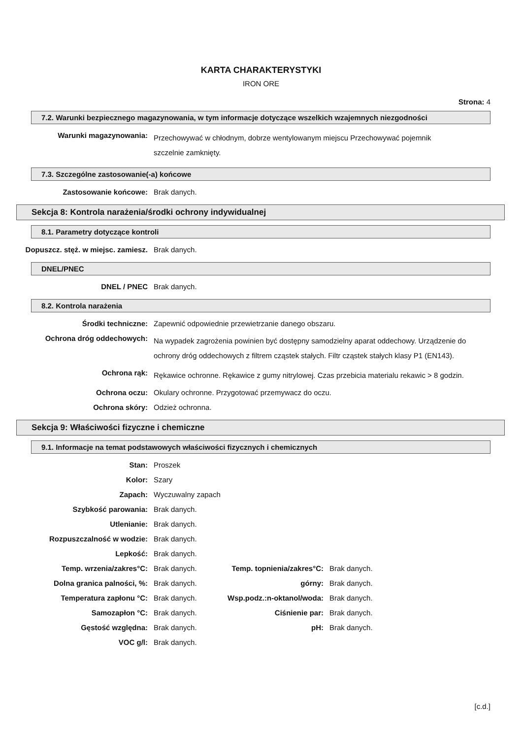KARTA CHARAKTERYSTYKI
IRON ORE
Strona: 4
7.2. Warunki bezpiecznego magazynowania, w tym informacje dotyczące wszelkich wzajemnych niezgodności
| Warunki magazynowania: | Przechowywać w chłodnym, dobrze wentylowanym miejscu Przechowywać pojemnik szczelnie zamknięty. |
7.3. Szczególne zastosowanie(-a) końcowe
| Zastosowanie końcowe: | Brak danych. |
Sekcja 8: Kontrola narażenia/środki ochrony indywidualnej
8.1. Parametry dotyczące kontroli
| Dopuszcz. stęż. w miejsc. zamiesz. | Brak danych. |
DNEL/PNEC
| DNEL / PNEC | Brak danych. |
8.2. Kontrola narażenia
| Środki techniczne: | Zapewnić odpowiednie przewietrzanie danego obszaru. |
| Ochrona dróg oddechowych: | Na wypadek zagrożenia powinien być dostępny samodzielny aparat oddechowy. Urządzenie do ochrony dróg oddechowych z filtrem cząstek stałych. Filtr cząstek stałych klasy P1 (EN143). |
| Ochrona rąk: | Rękawice ochronne. Rękawice z gumy nitrylowej. Czas przebicia materialu rekawic > 8 godzin. |
| Ochrona oczu: | Okulary ochronne. Przygotować przemywacz do oczu. |
| Ochrona skóry: | Odzież ochronna. |
Sekcja 9: Właściwości fizyczne i chemiczne
9.1. Informacje na temat podstawowych właściwości fizycznych i chemicznych
| Stan: | Proszek |
| Kolor: | Szary |
| Zapach: | Wyczuwalny zapach |
| Szybkość parowania: | Brak danych. |
| Utlenianie: | Brak danych. |
| Rozpuszczalność w wodzie: | Brak danych. |
| Lepkość: | Brak danych. |
| Temp. wrzenia/zakres°C: | Brak danych. | Temp. topnienia/zakres°C: | Brak danych. |
| Dolna granica palności, %: | Brak danych. | górny: | Brak danych. |
| Temperatura zapłonu °C: | Brak danych. | Wsp.podz.:n-oktanol/woda: | Brak danych. |
| Samozapłon °C: | Brak danych. | Ciśnienie par: | Brak danych. |
| Gęstość względna: | Brak danych. | pH: | Brak danych. |
| VOC g/l: | Brak danych. | | |
[c.d.]